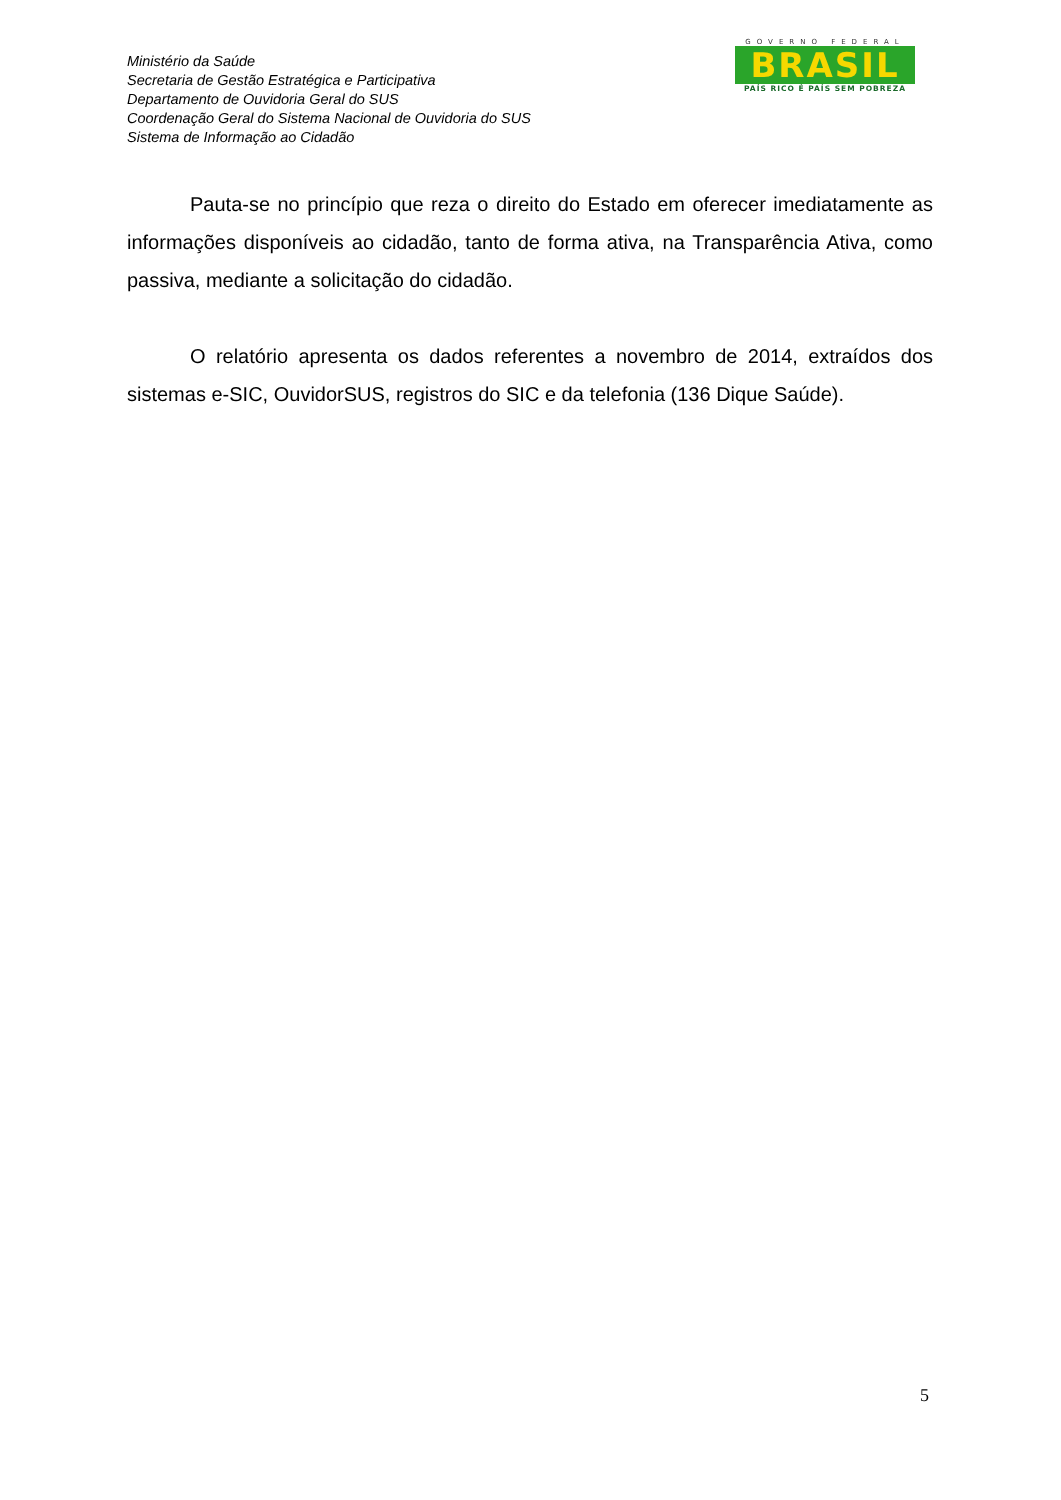Ministério da Saúde
Secretaria de Gestão Estratégica e Participativa
Departamento de Ouvidoria Geral do SUS
Coordenação Geral do Sistema Nacional de Ouvidoria do SUS
Sistema de Informação ao Cidadão
GOVERNO FEDERAL
BRASIL
PAÍS RICO É PAÍS SEM POBREZA
Pauta-se no princípio que reza o direito do Estado em oferecer imediatamente as informações disponíveis ao cidadão, tanto de forma ativa, na Transparência Ativa, como passiva, mediante a solicitação do cidadão.
O relatório apresenta os dados referentes a novembro de 2014, extraídos dos sistemas e-SIC, OuvidorSUS, registros do SIC e da telefonia (136 Dique Saúde).
5